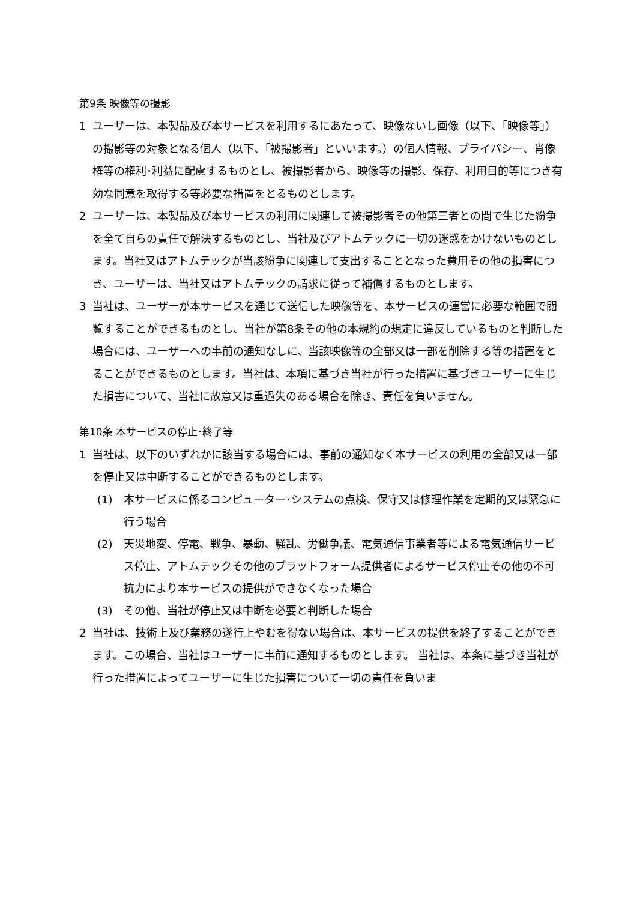第9条 映像等の撮影
1 ユーザーは、本製品及び本サービスを利用するにあたって、映像ないし画像（以下、「映像等」）の撮影等の対象となる個人（以下、「被撮影者」といいます。）の個人情報、プライバシー、肖像権等の権利･利益に配慮するものとし、被撮影者から、映像等の撮影、保存、利用目的等につき有効な同意を取得する等必要な措置をとるものとします。
2 ユーザーは、本製品及び本サービスの利用に関連して被撮影者その他第三者との間で生じた紛争を全て自らの責任で解決するものとし、当社及びアトムテックに一切の迷惑をかけないものとします。当社又はアトムテックが当該紛争に関連して支出することとなった費用その他の損害につき、ユーザーは、当社又はアトムテックの請求に従って補償するものとします。
3 当社は、ユーザーが本サービスを通じて送信した映像等を、本サービスの運営に必要な範囲で閲覧することができるものとし、当社が第8条その他の本規約の規定に違反しているものと判断した場合には、ユーザーへの事前の通知なしに、当該映像等の全部又は一部を削除する等の措置をとることができるものとします。当社は、本項に基づき当社が行った措置に基づきユーザーに生じた損害について、当社に故意又は重過失のある場合を除き、責任を負いません。
第10条 本サービスの停止･終了等
1 当社は、以下のいずれかに該当する場合には、事前の通知なく本サービスの利用の全部又は一部を停止又は中断することができるものとします。
(1) 本サービスに係るコンピューター･システムの点検、保守又は修理作業を定期的又は緊急に行う場合
(2) 天災地変、停電、戦争、暴動、騒乱、労働争議、電気通信事業者等による電気通信サービス停止、アトムテックその他のプラットフォーム提供者によるサービス停止その他の不可抗力により本サービスの提供ができなくなった場合
(3) その他、当社が停止又は中断を必要と判断した場合
2 当社は、技術上及び業務の遂行上やむを得ない場合は、本サービスの提供を終了することができます。この場合、当社はユーザーに事前に通知するものとします。 当社は、本条に基づき当社が行った措置によってユーザーに生じた損害について一切の責任を負いま